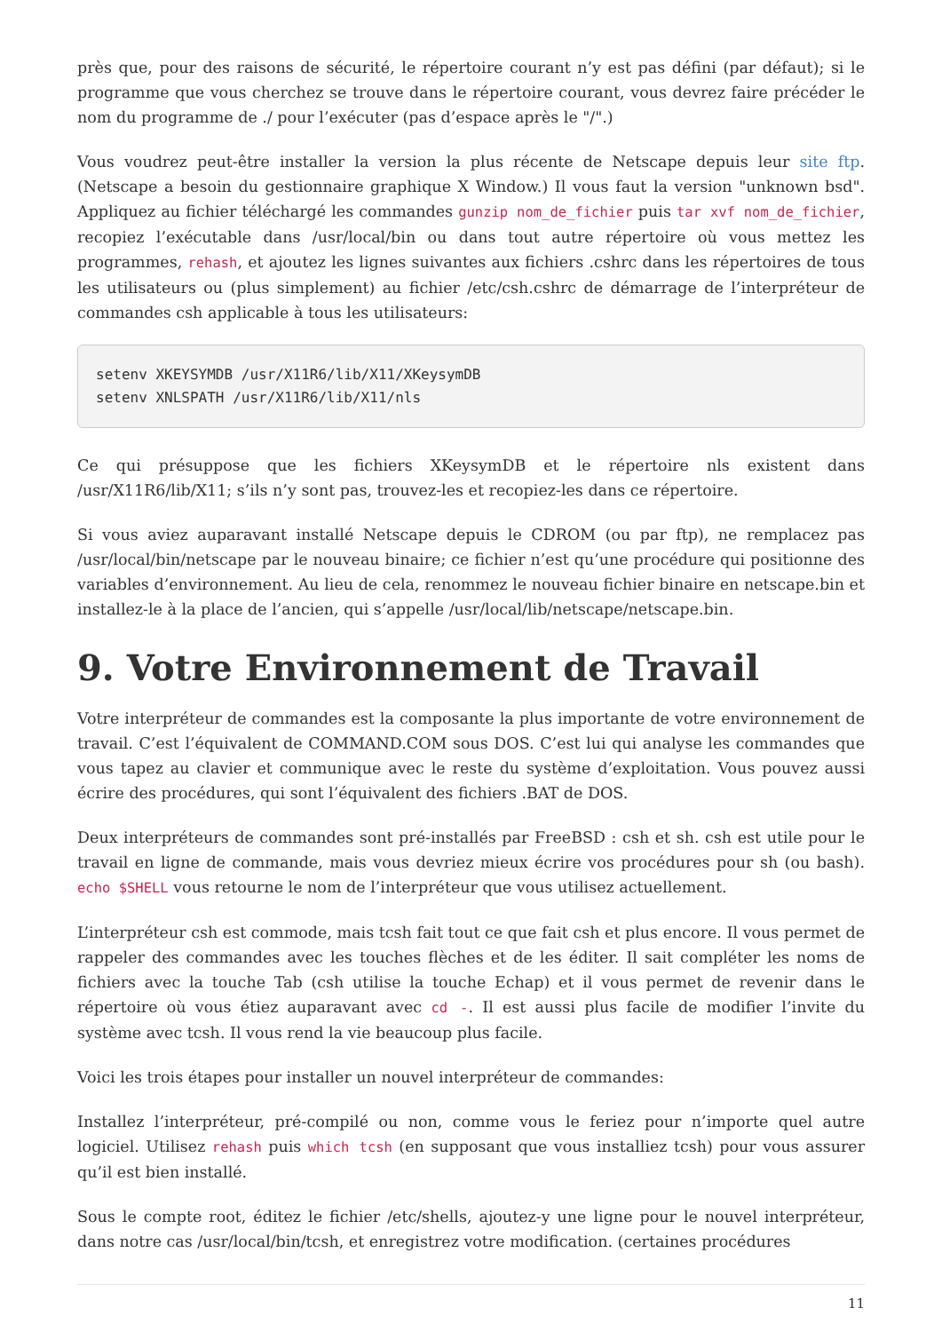près que, pour des raisons de sécurité, le répertoire courant n’y est pas défini (par défaut); si le programme que vous cherchez se trouve dans le répertoire courant, vous devrez faire précéder le nom du programme de ./ pour l’exécuter (pas d’espace après le "/".)
Vous voudrez peut-être installer la version la plus récente de Netscape depuis leur site ftp. (Netscape a besoin du gestionnaire graphique X Window.) Il vous faut la version "unknown bsd". Appliquez au fichier téléchargé les commandes gunzip nom_de_fichier puis tar xvf nom_de_fichier, recopiez l’exécutable dans /usr/local/bin ou dans tout autre répertoire où vous mettez les programmes, rehash, et ajoutez les lignes suivantes aux fichiers .cshrc dans les répertoires de tous les utilisateurs ou (plus simplement) au fichier /etc/csh.cshrc de démarrage de l’interpréteur de commandes csh applicable à tous les utilisateurs:
setenv XKEYSYMDB /usr/X11R6/lib/X11/XKeysymDB
setenv XNLSPATH /usr/X11R6/lib/X11/nls
Ce qui présuppose que les fichiers XKeysymDB et le répertoire nls existent dans /usr/X11R6/lib/X11; s’ils n’y sont pas, trouvez-les et recopiez-les dans ce répertoire.
Si vous aviez auparavant installé Netscape depuis le CDROM (ou par ftp), ne remplacez pas /usr/local/bin/netscape par le nouveau binaire; ce fichier n’est qu’une procédure qui positionne des variables d’environnement. Au lieu de cela, renommez le nouveau fichier binaire en netscape.bin et installez-le à la place de l’ancien, qui s’appelle /usr/local/lib/netscape/netscape.bin.
9. Votre Environnement de Travail
Votre interpréteur de commandes est la composante la plus importante de votre environnement de travail. C’est l’équivalent de COMMAND.COM sous DOS. C’est lui qui analyse les commandes que vous tapez au clavier et communique avec le reste du système d’exploitation. Vous pouvez aussi écrire des procédures, qui sont l’équivalent des fichiers .BAT de DOS.
Deux interpréteurs de commandes sont pré-installés par FreeBSD : csh et sh. csh est utile pour le travail en ligne de commande, mais vous devriez mieux écrire vos procédures pour sh (ou bash). echo $SHELL vous retourne le nom de l’interpréteur que vous utilisez actuellement.
L’interpréteur csh est commode, mais tcsh fait tout ce que fait csh et plus encore. Il vous permet de rappeler des commandes avec les touches flèches et de les éditer. Il sait compléter les noms de fichiers avec la touche Tab (csh utilise la touche Echap) et il vous permet de revenir dans le répertoire où vous étiez auparavant avec cd -. Il est aussi plus facile de modifier l’invite du système avec tcsh. Il vous rend la vie beaucoup plus facile.
Voici les trois étapes pour installer un nouvel interpréteur de commandes:
Installez l’interpréteur, pré-compilé ou non, comme vous le feriez pour n’importe quel autre logiciel. Utilisez rehash puis which tcsh (en supposant que vous installiez tcsh) pour vous assurer qu’il est bien installé.
Sous le compte root, éditez le fichier /etc/shells, ajoutez-y une ligne pour le nouvel interpréteur, dans notre cas /usr/local/bin/tcsh, et enregistrez votre modification. (certaines procédures
11